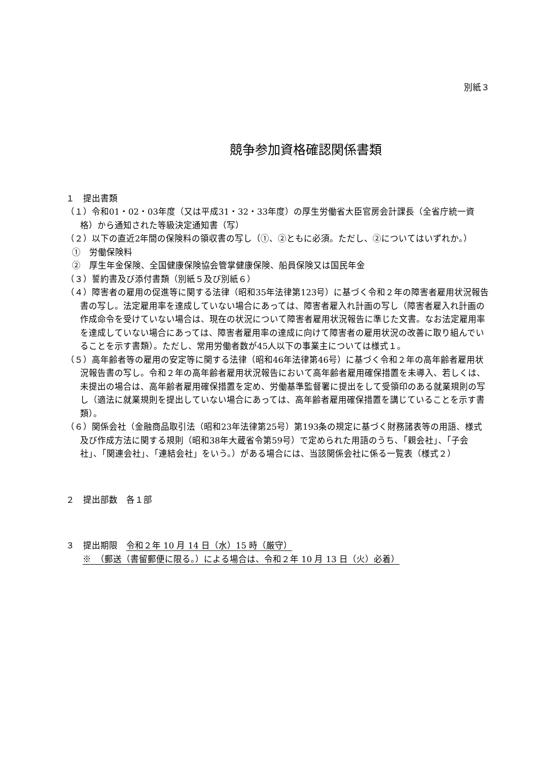別紙３
競争参加資格確認関係書類
１　提出書類
（１）令和01・02・03年度（又は平成31・32・33年度）の厚生労働省大臣官房会計課長（全省庁統一資格）から通知された等級決定通知書（写）
（２）以下の直近2年間の保険料の領収書の写し（①、②ともに必須。ただし、②についてはいずれか。）
①　労働保険料
②　厚生年金保険、全国健康保険協会管掌健康保険、船員保険又は国民年金
（３）誓約書及び添付書類（別紙５及び別紙６）
（４）障害者の雇用の促進等に関する法律（昭和35年法律第123号）に基づく令和２年の障害者雇用状況報告書の写し。法定雇用率を達成していない場合にあっては、障害者雇入れ計画の写し（障害者雇入れ計画の作成命令を受けていない場合は、現在の状況について障害者雇用状況報告に準じた文書。なお法定雇用率を達成していない場合にあっては、障害者雇用率の達成に向けて障害者の雇用状況の改善に取り組んでいることを示す書類）。ただし、常用労働者数が45人以下の事業主については様式１。
（５）高年齢者等の雇用の安定等に関する法律（昭和46年法律第46号）に基づく令和２年の高年齢者雇用状況報告書の写し。令和２年の高年齢者雇用状況報告において高年齢者雇用確保措置を未導入、若しくは、未提出の場合は、高年齢者雇用確保措置を定め、労働基準監督署に提出をして受領印のある就業規則の写し（適法に就業規則を提出していない場合にあっては、高年齢者雇用確保措置を講じていることを示す書類）。
（６）関係会社（金融商品取引法（昭和23年法律第25号）第193条の規定に基づく財務諸表等の用語、様式及び作成方法に関する規則（昭和38年大蔵省令第59号）で定められた用語のうち、「親会社」、「子会社」、「関連会社」、「連結会社」をいう。）がある場合には、当該関係会社に係る一覧表（様式２）
２　提出部数　各１部
３　提出期限　令和２年 10 月 14 日（水）15 時（厳守）
※　（郵送（書留郵便に限る。）による場合は、令和２年 10 月 13 日（火）必着）